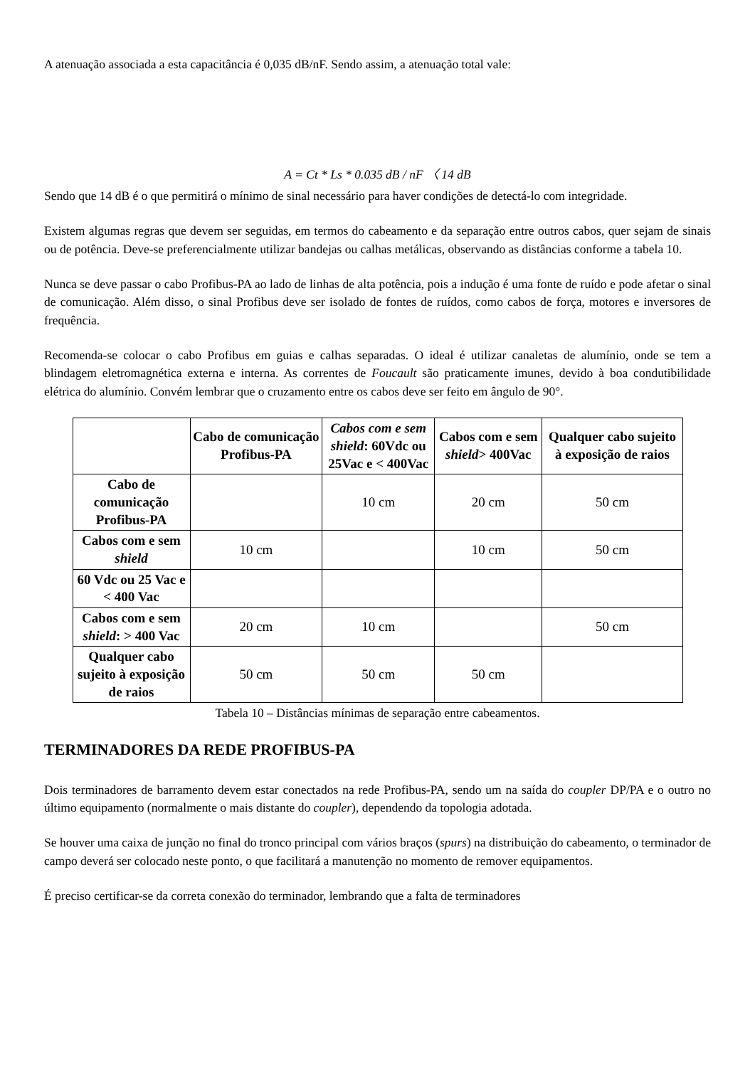A atenuação associada a esta capacitância é 0,035 dB/nF. Sendo assim, a atenuação total vale:
A = Ct * Ls * 0.035 dB / nF 〈 14 dB
Sendo que 14 dB é o que permitirá o mínimo de sinal necessário para haver condições de detectá-lo com integridade.
Existem algumas regras que devem ser seguidas, em termos do cabeamento e da separação entre outros cabos, quer sejam de sinais ou de potência. Deve-se preferencialmente utilizar bandejas ou calhas metálicas, observando as distâncias conforme a tabela 10.
Nunca se deve passar o cabo Profibus-PA ao lado de linhas de alta potência, pois a indução é uma fonte de ruído e pode afetar o sinal de comunicação. Além disso, o sinal Profibus deve ser isolado de fontes de ruídos, como cabos de força, motores e inversores de frequência.
Recomenda-se colocar o cabo Profibus em guias e calhas separadas. O ideal é utilizar canaletas de alumínio, onde se tem a blindagem eletromagnética externa e interna. As correntes de Foucault são praticamente imunes, devido à boa condutibilidade elétrica do alumínio. Convém lembrar que o cruzamento entre os cabos deve ser feito em ângulo de 90°.
| | Cabo de comunicação Profibus-PA | Cabos com e sem shield : 60Vdc ou 25Vac e < 400Vac | Cabos com e sem shield > 400Vac | Qualquer cabo sujeito à exposição de raios |
| --- | --- | --- | --- | --- |
| Cabo de comunicação Profibus-PA | | 10 cm | 20 cm | 50 cm |
| Cabos com e sem shield | 10 cm | | 10 cm | 50 cm |
| 60 Vdc ou 25 Vac e < 400 Vac | | | | |
| Cabos com e sem shield : > 400 Vac | 20 cm | 10 cm | | 50 cm |
| Qualquer cabo sujeito à exposição de raios | 50 cm | 50 cm | 50 cm | |
Tabela 10 – Distâncias mínimas de separação entre cabeamentos.
TERMINADORES DA REDE PROFIBUS-PA
Dois terminadores de barramento devem estar conectados na rede Profibus-PA, sendo um na saída do coupler DP/PA e o outro no último equipamento (normalmente o mais distante do coupler), dependendo da topologia adotada.
Se houver uma caixa de junção no final do tronco principal com vários braços (spurs) na distribuição do cabeamento, o terminador de campo deverá ser colocado neste ponto, o que facilitará a manutenção no momento de remover equipamentos.
É preciso certificar-se da correta conexão do terminador, lembrando que a falta de terminadores